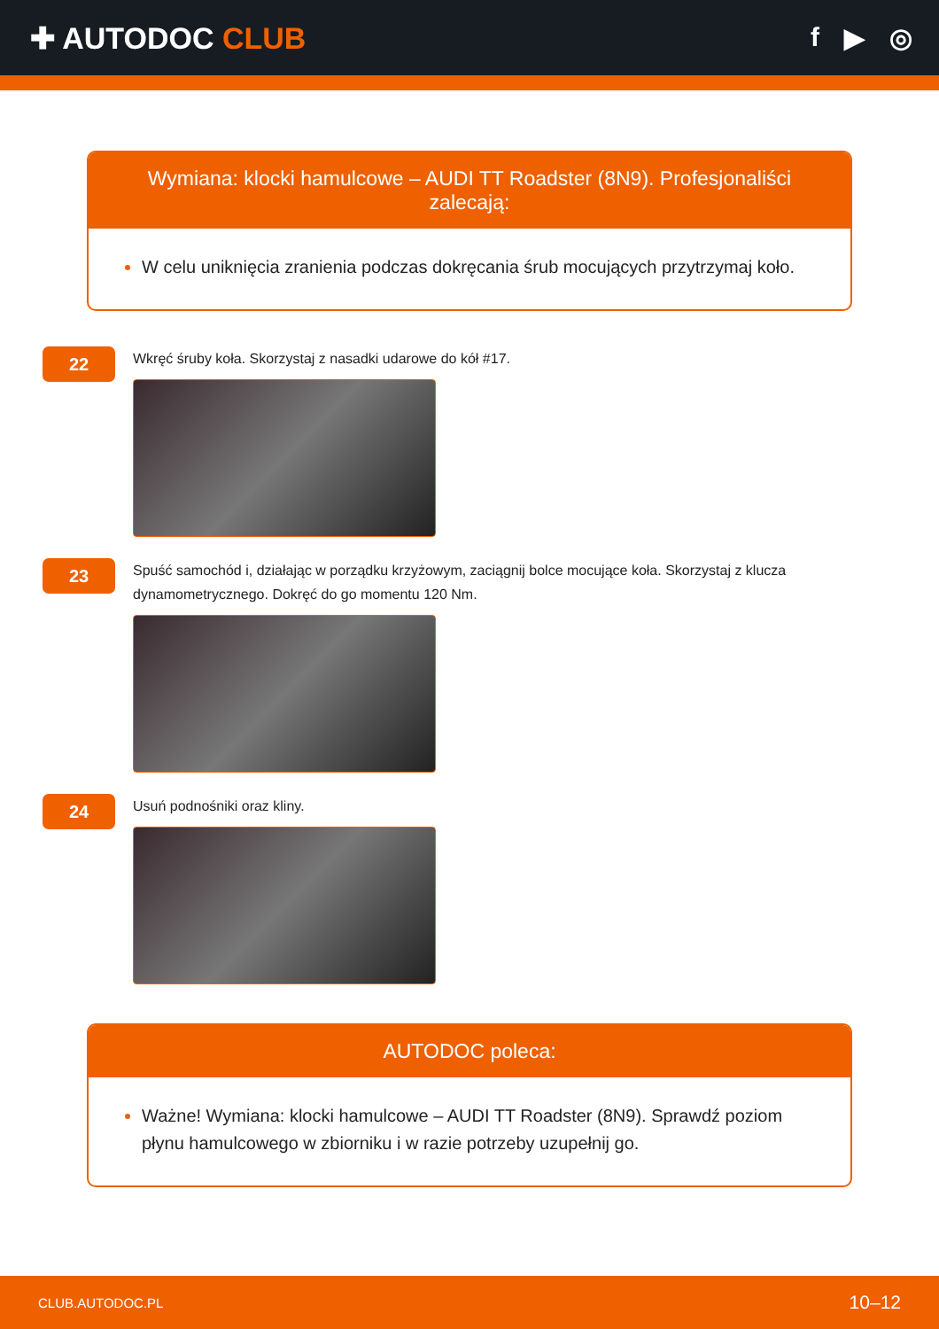✚ AUTODOC CLUB f ▶ ◎
Wymiana: klocki hamulcowe – AUDI TT Roadster (8N9). Profesjonaliści zalecają:
W celu uniknięcia zranienia podczas dokręcania śrub mocujących przytrzymaj koło.
22
Wkręć śruby koła. Skorzystaj z nasadki udarowe do kół #17.
23
Spuść samochód i, działając w porządku krzyżowym, zaciągnij bolce mocujące koła. Skorzystaj z klucza dynamometrycznego. Dokręć do go momentu 120 Nm.
24
Usuń podnośniki oraz kliny.
AUTODOC poleca:
Ważne! Wymiana: klocki hamulcowe – AUDI TT Roadster (8N9). Sprawdź poziom płynu hamulcowego w zbiorniku i w razie potrzeby uzupełnij go.
CLUB.AUTODOC.PL 10–12